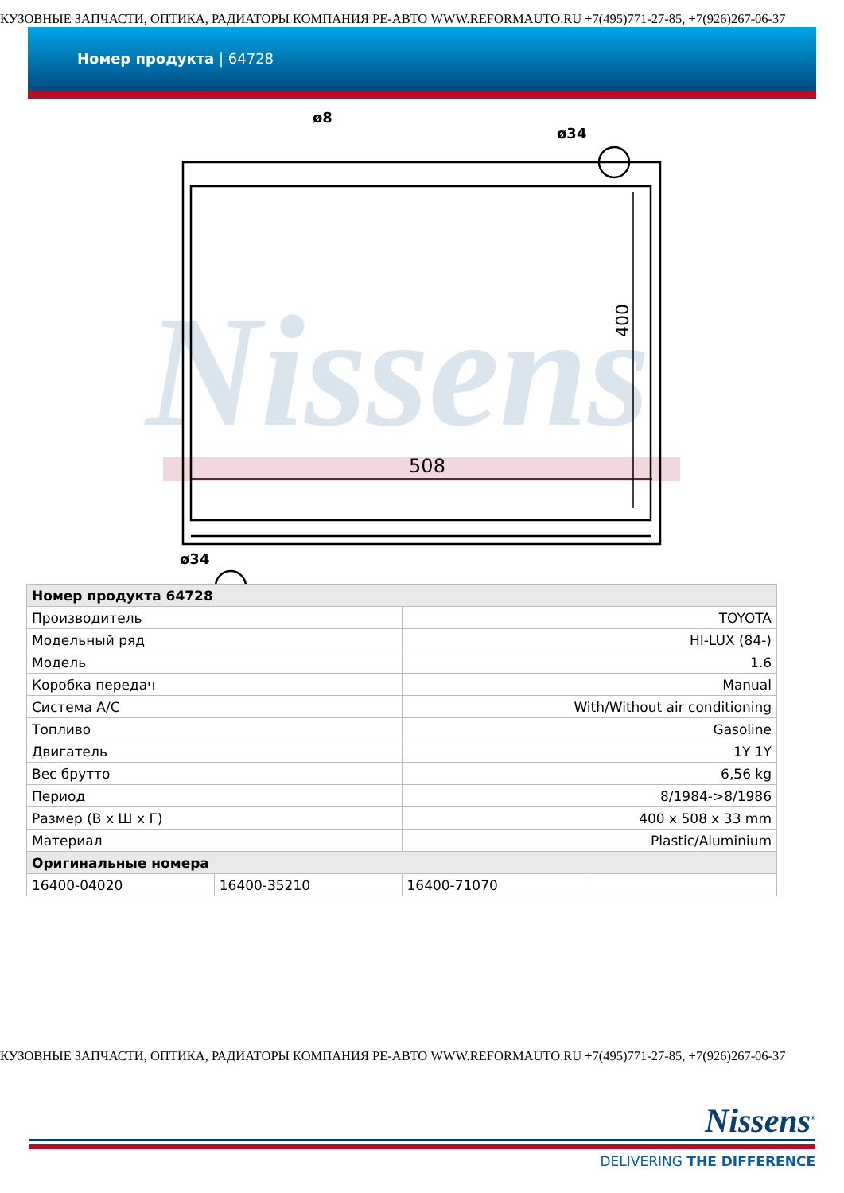КУЗОВНЫЕ ЗАПЧАСТИ, ОПТИКА, РАДИАТОРЫ КОМПАНИЯ РЕ-АВТО WWW.REFORMAUTO.RU +7(495)771-27-85, +7(926)267-06-37
Номер продукта | 64728
Nissens
508
ø8
ø34
ø34
400
| Номер продукта 64728 | | | |
| Производитель | | TOYOTA | |
| Модельный ряд | | HI-LUX (84-) | |
| Модель | | 1.6 | |
| Коробка передач | | Manual | |
| Система A/C | | With/Without air conditioning | |
| Топливо | | Gasoline | |
| Двигатель | | 1Y 1Y | |
| Вес брутто | | 6,56 kg | |
| Период | | 8/1984->8/1986 | |
| Размер (В x Ш x Г) | | 400 x 508 x 33 mm | |
| Материал | | Plastic/Aluminium | |
| Оригинальные номера | | | |
| 16400-04020 | 16400-35210 | 16400-71070 | |
КУЗОВНЫЕ ЗАПЧАСТИ, ОПТИКА, РАДИАТОРЫ КОМПАНИЯ РЕ-АВТО WWW.REFORMAUTO.RU +7(495)771-27-85, +7(926)267-06-37
Nissens<sup>®</sup>
DELIVERING THE DIFFERENCE